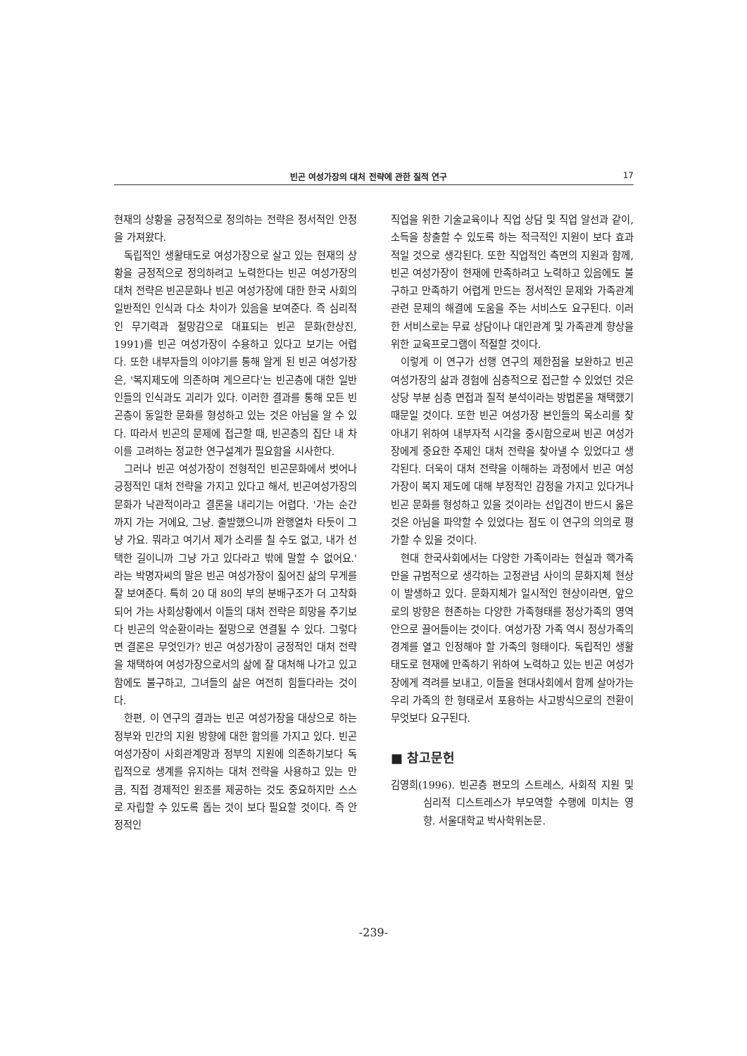빈곤 여성가장의 대처 전략에 관한 질적 연구 17
현재의 상황을 긍정적으로 정의하는 전략은 정서적인 안정을 가져왔다.
독립적인 생활태도로 여성가장으로 살고 있는 현재의 상황을 긍정적으로 정의하려고 노력한다는 빈곤 여성가장의 대처 전략은 빈곤문화나 빈곤 여성가장에 대한 한국 사회의 일반적인 인식과 다소 차이가 있음을 보여준다. 즉 심리적인 무기력과 절망감으로 대표되는 빈곤 문화(한상진, 1991)를 빈곤 여성가장이 수용하고 있다고 보기는 어렵다. 또한 내부자들의 이야기를 통해 알게 된 빈곤 여성가장은, '복지제도에 의존하며 게으르다'는 빈곤층에 대한 일반인들의 인식과도 괴리가 있다. 이러한 결과를 통해 모든 빈곤층이 동일한 문화를 형성하고 있는 것은 아님을 알 수 있다. 따라서 빈곤의 문제에 접근할 때, 빈곤층의 집단 내 차이를 고려하는 정교한 연구설계가 필요함을 시사한다.
그러나 빈곤 여성가장이 전형적인 빈곤문화에서 벗어나 긍정적인 대처 전략을 가지고 있다고 해서, 빈곤여성가장의 문화가 낙관적이라고 결론을 내리기는 어렵다. '가는 순간까지 가는 거에요, 그냥. 출발했으니까 완행열차 타듯이 그냥 가요. 뭐라고 여기서 제가 소리를 칠 수도 없고, 내가 선택한 길이니까 그냥 가고 있다라고 밖에 말할 수 없어요.' 라는 박명자씨의 말은 빈곤 여성가장이 짊어진 삶의 무게를 잘 보여준다. 특히 20 대 80의 부의 분배구조가 더 고착화되어 가는 사회상황에서 이들의 대처 전략은 희망을 주기보다 빈곤의 악순환이라는 절망으로 연결될 수 있다. 그렇다면 결론은 무엇인가? 빈곤 여성가장이 긍정적인 대처 전략을 채택하여 여성가장으로서의 삶에 잘 대처해 나가고 있고 함에도 불구하고, 그녀들의 삶은 여전히 힘들다라는 것이다.
한편, 이 연구의 결과는 빈곤 여성가장을 대상으로 하는 정부와 민간의 지원 방향에 대한 함의를 가지고 있다. 빈곤 여성가장이 사회관계망과 정부의 지원에 의존하기보다 독립적으로 생계를 유지하는 대처 전략을 사용하고 있는 만큼, 직접 경제적인 원조를 제공하는 것도 중요하지만 스스로 자립할 수 있도록 돕는 것이 보다 필요할 것이다. 즉 안정적인
직업을 위한 기술교육이나 직업 상담 및 직업 알선과 같이, 소득을 창출할 수 있도록 하는 적극적인 지원이 보다 효과적일 것으로 생각된다. 또한 직업적인 측면의 지원과 함께, 빈곤 여성가장이 현재에 만족하려고 노력하고 있음에도 불구하고 만족하기 어렵게 만드는 정서적인 문제와 가족관계 관련 문제의 해결에 도움을 주는 서비스도 요구된다. 이러한 서비스로는 무료 상담이나 대인관계 및 가족관계 향상을 위한 교육프로그램이 적절할 것이다.
이렇게 이 연구가 선행 연구의 제한점을 보완하고 빈곤 여성가장의 삶과 경험에 심층적으로 접근할 수 있었던 것은 상당 부분 심층 면접과 질적 분석이라는 방법론을 채택했기 때문일 것이다. 또한 빈곤 여성가장 본인들의 목소리를 찾아내기 위하여 내부자적 시각을 중시함으로써 빈곤 여성가장에게 중요한 주제인 대처 전략을 찾아낼 수 있었다고 생각된다. 더욱이 대처 전략을 이해하는 과정에서 빈곤 여성가장이 복지 제도에 대해 부정적인 감정을 가지고 있다거나 빈곤 문화를 형성하고 있을 것이라는 선입견이 반드시 옳은 것은 아님을 파악할 수 있었다는 점도 이 연구의 의의로 평가할 수 있을 것이다.
현대 한국사회에서는 다양한 가족이라는 현실과 핵가족만을 규범적으로 생각하는 고정관념 사이의 문화지체 현상이 발생하고 있다. 문화지체가 일시적인 현상이라면, 앞으로의 방향은 현존하는 다양한 가족형태를 정상가족의 영역 안으로 끌어들이는 것이다. 여성가장 가족 역시 정상가족의 경계를 열고 인정해야 할 가족의 형태이다. 독립적인 생활태도로 현재에 만족하기 위하여 노력하고 있는 빈곤 여성가장에게 격려를 보내고, 이들을 현대사회에서 함께 살아가는 우리 가족의 한 형태로서 포용하는 사고방식으로의 전환이 무엇보다 요구된다.
■ 참고문헌
김영희(1996). 빈곤층 편모의 스트레스, 사회적 지원 및 심리적 디스트레스가 부모역할 수행에 미치는 영향. 서울대학교 박사학위논문.
-239-